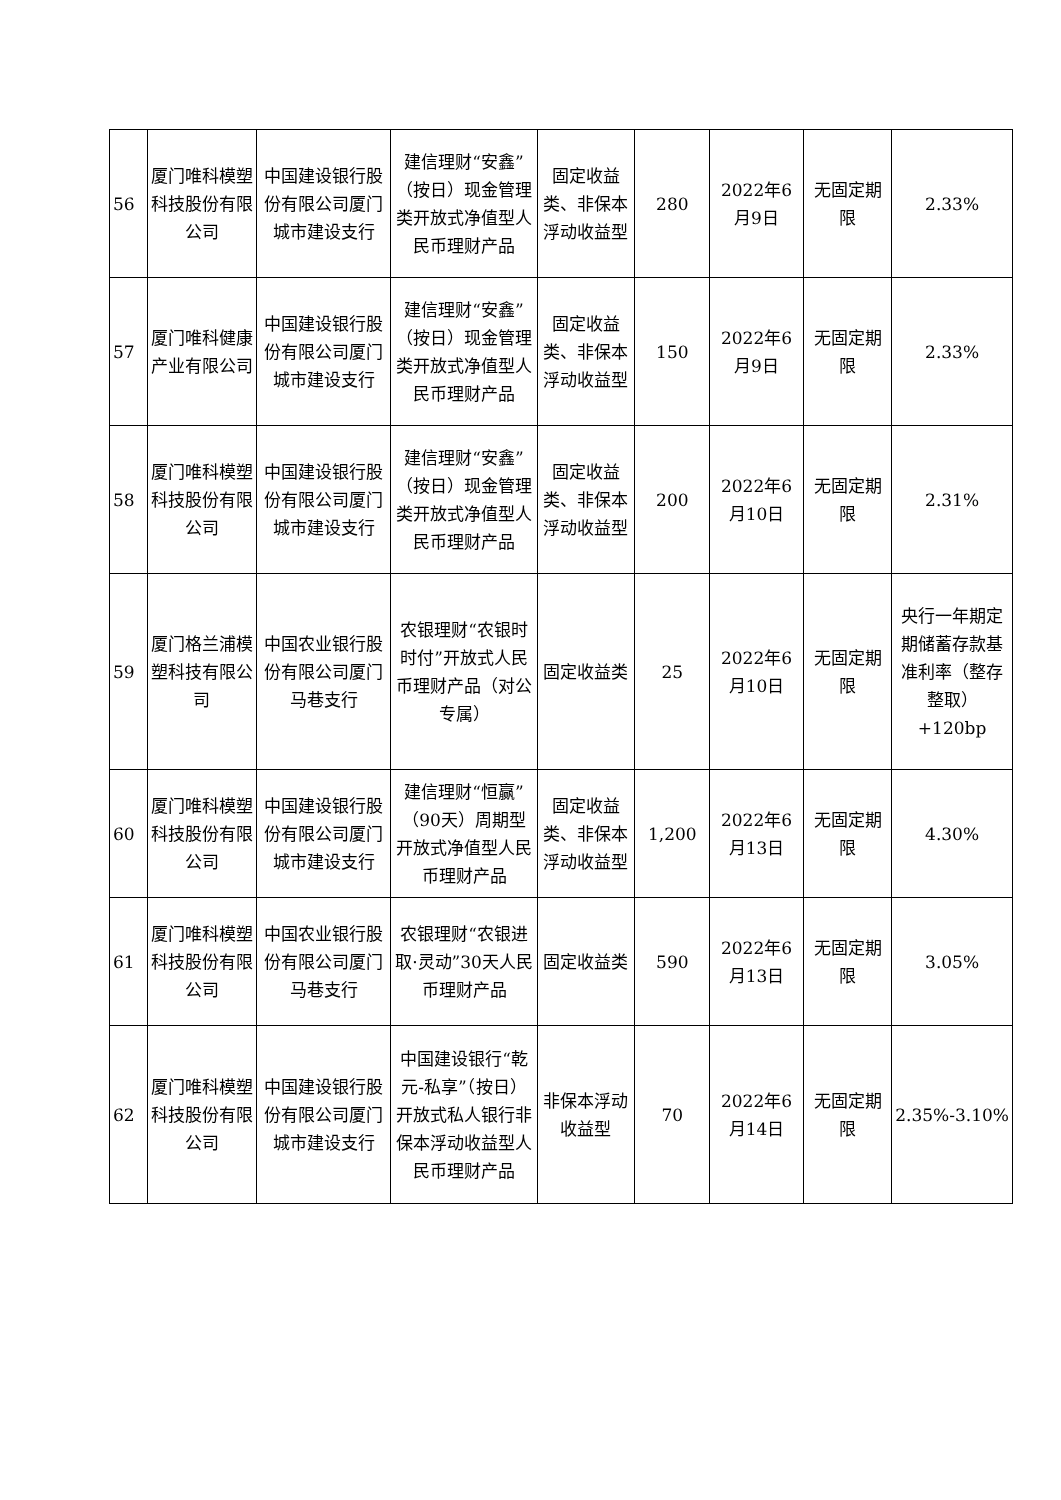| 56 | 厦门唯科模塑科技股份有限公司 | 中国建设银行股份有限公司厦门城市建设支行 | 建信理财“安鑫”（按日）现金管理类开放式净值型人民币理财产品 | 固定收益类、非保本浮动收益型 | 280 | 2022年6月9日 | 无固定期限 | 2.33% |
| 57 | 厦门唯科健康产业有限公司 | 中国建设银行股份有限公司厦门城市建设支行 | 建信理财“安鑫”（按日）现金管理类开放式净值型人民币理财产品 | 固定收益类、非保本浮动收益型 | 150 | 2022年6月9日 | 无固定期限 | 2.33% |
| 58 | 厦门唯科模塑科技股份有限公司 | 中国建设银行股份有限公司厦门城市建设支行 | 建信理财“安鑫”（按日）现金管理类开放式净值型人民币理财产品 | 固定收益类、非保本浮动收益型 | 200 | 2022年6月10日 | 无固定期限 | 2.31% |
| 59 | 厦门格兰浦模塑科技有限公司 | 中国农业银行股份有限公司厦门马巷支行 | 农银理财“农银时时付”开放式人民币理财产品（对公专属） | 固定收益类 | 25 | 2022年6月10日 | 无固定期限 | 央行一年期定期储蓄存款基准利率（整存整取）+120bp |
| 60 | 厦门唯科模塑科技股份有限公司 | 中国建设银行股份有限公司厦门城市建设支行 | 建信理财“恒赢”（90天）周期型开放式净值型人民币理财产品 | 固定收益类、非保本浮动收益型 | 1,200 | 2022年6月13日 | 无固定期限 | 4.30% |
| 61 | 厦门唯科模塑科技股份有限公司 | 中国农业银行股份有限公司厦门马巷支行 | 农银理财“农银进取·灵动”30天人民币理财产品 | 固定收益类 | 590 | 2022年6月13日 | 无固定期限 | 3.05% |
| 62 | 厦门唯科模塑科技股份有限公司 | 中国建设银行股份有限公司厦门城市建设支行 | 中国建设银行“乾元-私享”（按日）开放式私人银行非保本浮动收益型人民币理财产品 | 非保本浮动收益型 | 70 | 2022年6月14日 | 无固定期限 | 2.35%-3.10% |